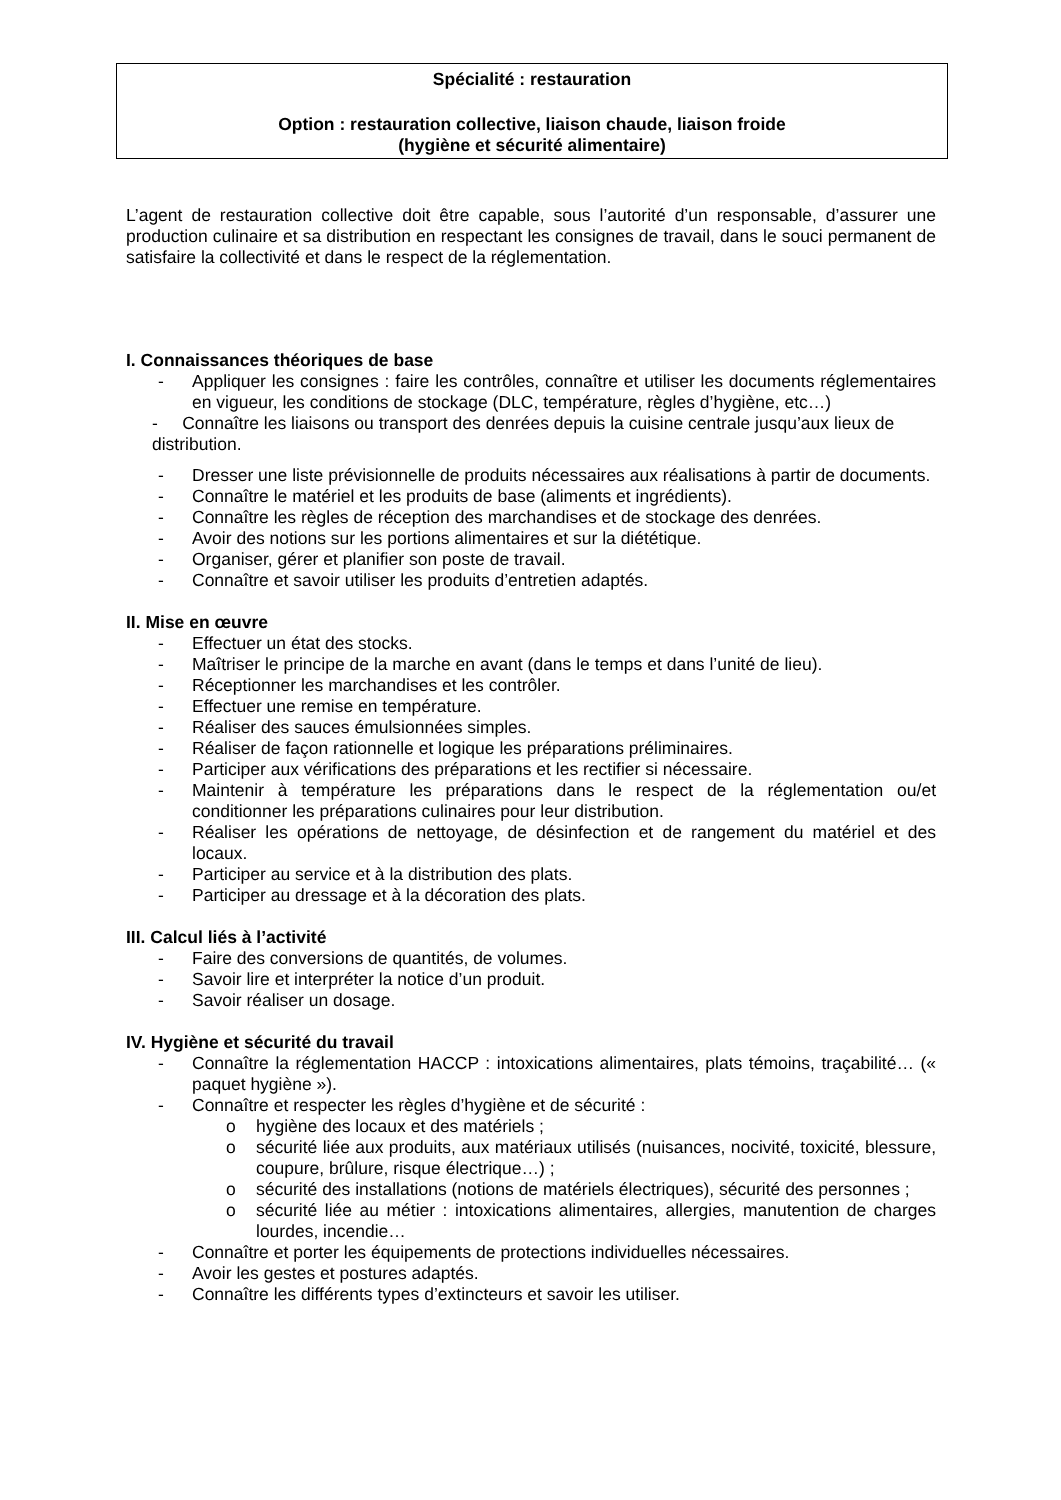Spécialité : restauration
Option : restauration collective, liaison chaude, liaison froide
(hygiène et sécurité alimentaire)
L’agent de restauration collective doit être capable, sous l’autorité d’un responsable, d’assurer une production culinaire et sa distribution en respectant les consignes de travail, dans le souci permanent de satisfaire la collectivité et dans le respect de la réglementation.
I. Connaissances théoriques de base
- Appliquer les consignes : faire les contrôles, connaître et utiliser les documents réglementaires en vigueur, les conditions de stockage (DLC, température, règles d’hygiène, etc…)
- Connaître les liaisons ou transport des denrées depuis la cuisine centrale jusqu’aux lieux de distribution.
- Dresser une liste prévisionnelle de produits nécessaires aux réalisations à partir de documents.
- Connaître le matériel et les produits de base (aliments et ingrédients).
- Connaître les règles de réception des marchandises et de stockage des denrées.
- Avoir des notions sur les portions alimentaires et sur la diététique.
- Organiser, gérer et planifier son poste de travail.
- Connaître et savoir utiliser les produits d’entretien adaptés.
II. Mise en œuvre
- Effectuer un état des stocks.
- Maîtriser le principe de la marche en avant (dans le temps et dans l’unité de lieu).
- Réceptionner les marchandises et les contrôler.
- Effectuer une remise en température.
- Réaliser des sauces émulsionnées simples.
- Réaliser de façon rationnelle et logique les préparations préliminaires.
- Participer aux vérifications des préparations et les rectifier si nécessaire.
- Maintenir à température les préparations dans le respect de la réglementation ou/et conditionner les préparations culinaires pour leur distribution.
- Réaliser les opérations de nettoyage, de désinfection et de rangement du matériel et des locaux.
- Participer au service et à la distribution des plats.
- Participer au dressage et à la décoration des plats.
III. Calcul liés à l’activité
- Faire des conversions de quantités, de volumes.
- Savoir lire et interpréter la notice d’un produit.
- Savoir réaliser un dosage.
IV. Hygiène et sécurité du travail
- Connaître la réglementation HACCP : intoxications alimentaires, plats témoins, traçabilité… (« paquet hygiène »).
- Connaître et respecter les règles d’hygiène et de sécurité :
o hygiène des locaux et des matériels ;
o sécurité liée aux produits, aux matériaux utilisés (nuisances, nocivité, toxicité, blessure, coupure, brûlure, risque électrique…) ;
o sécurité des installations (notions de matériels électriques), sécurité des personnes ;
o sécurité liée au métier : intoxications alimentaires, allergies, manutention de charges lourdes, incendie…
- Connaître et porter les équipements de protections individuelles nécessaires.
- Avoir les gestes et postures adaptés.
- Connaître les différents types d’extincteurs et savoir les utiliser.